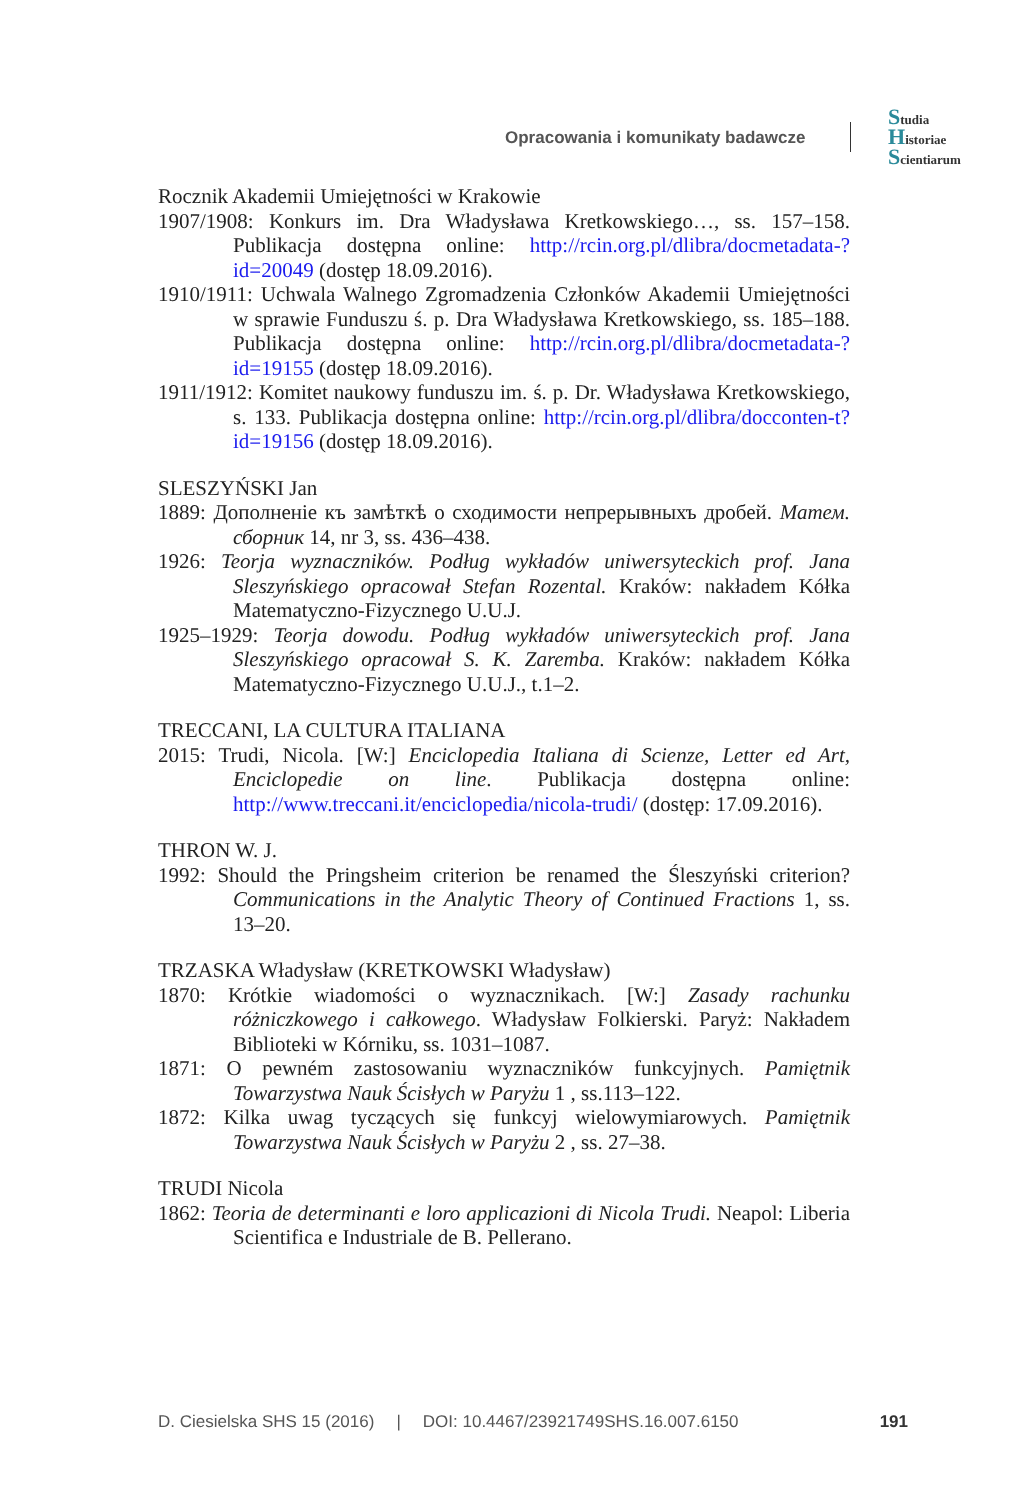Opracowania i komunikaty badawcze
Studia
Historiae
Scientiarum
Rocznik Akademii Umiejętności w Krakowie
1907/1908: Konkurs im. Dra Władysława Kretkowskiego…, ss. 157–158. Publikacja dostępna online: http://rcin.org.pl/dlibra/docmetadata-?id=20049 (dostęp 18.09.2016).
1910/1911: Uchwala Walnego Zgromadzenia Członków Akademii Umiejętności w sprawie Funduszu ś. p. Dra Władysława Kretkowskiego, ss. 185–188. Publikacja dostępna online: http://rcin.org.pl/dlibra/docmetadata-?id=19155 (dostęp 18.09.2016).
1911/1912: Komitet naukowy funduszu im. ś. p. Dr. Władysława Kretkowskiego, s. 133. Publikacja dostępna online: http://rcin.org.pl/dlibra/docconten-t?id=19156 (dostęp 18.09.2016).
SLESZYŃSKI Jan
1889: Дополненiе къ замѣткѣ о сходимости непрерывныхъ дробей. Матем. сборник 14, nr 3, ss. 436–438.
1926: Teorja wyznaczników. Podług wykładów uniwersyteckich prof. Jana Sleszyńskiego opracował Stefan Rozental. Kraków: nakładem Kółka Matematyczno-Fizycznego U.U.J.
1925–1929: Teorja dowodu. Podług wykładów uniwersyteckich prof. Jana Sleszyńskiego opracował S. K. Zaremba. Kraków: nakładem Kółka Matematyczno-Fizycznego U.U.J., t.1–2.
TRECCANI, LA CULTURA ITALIANA
2015: Trudi, Nicola. [W:] Enciclopedia Italiana di Scienze, Letter ed Art, Enciclopedie on line. Publikacja dostępna online: http://www.treccani.it/enciclopedia/nicola-trudi/ (dostęp: 17.09.2016).
THRON W. J.
1992: Should the Pringsheim criterion be renamed the Śleszyński criterion? Communications in the Analytic Theory of Continued Fractions 1, ss. 13–20.
TRZASKA Władysław (KRETKOWSKI Władysław)
1870: Krótkie wiadomości o wyznacznikach. [W:] Zasady rachunku różniczkowego i całkowego. Władysław Folkierski. Paryż: Nakładem Biblioteki w Kórniku, ss. 1031–1087.
1871: O pewném zastosowaniu wyznaczników funkcyjnych. Pamiętnik Towarzystwa Nauk Ścisłych w Paryżu 1 , ss.113–122.
1872: Kilka uwag tyczących się funkcyj wielowymiarowych. Pamiętnik Towarzystwa Nauk Ścisłych w Paryżu 2 , ss. 27–38.
TRUDI Nicola
1862: Teoria de determinanti e loro applicazioni di Nicola Trudi. Neapol: Liberia Scientifica e Industriale de B. Pellerano.
D. Ciesielska SHS 15 (2016) | DOI: 10.4467/23921749SHS.16.007.6150 191